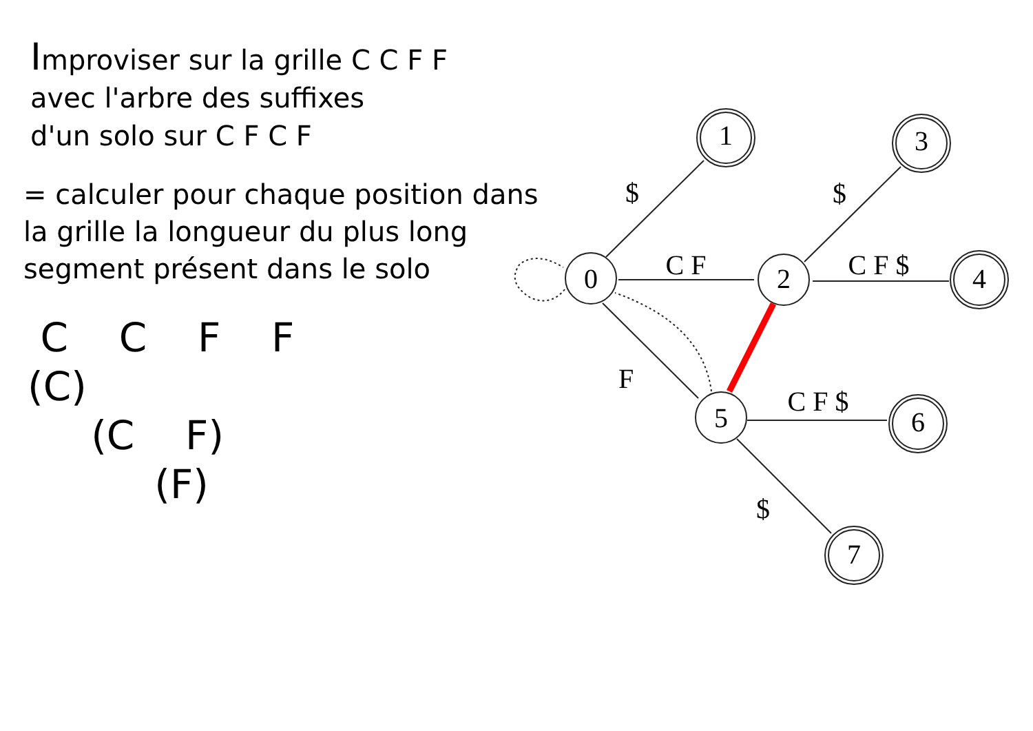Improviser sur la grille C C F F
avec l'arbre des suffixes
d'un solo sur C F C F
= calculer pour chaque position dans
la grille la longueur du plus long
segment présent dans le solo
C C F F
(C)
(C F)
(F)
0
1
2
3
4
5
6
7
$
C F
F
$
C F $
C F $
$